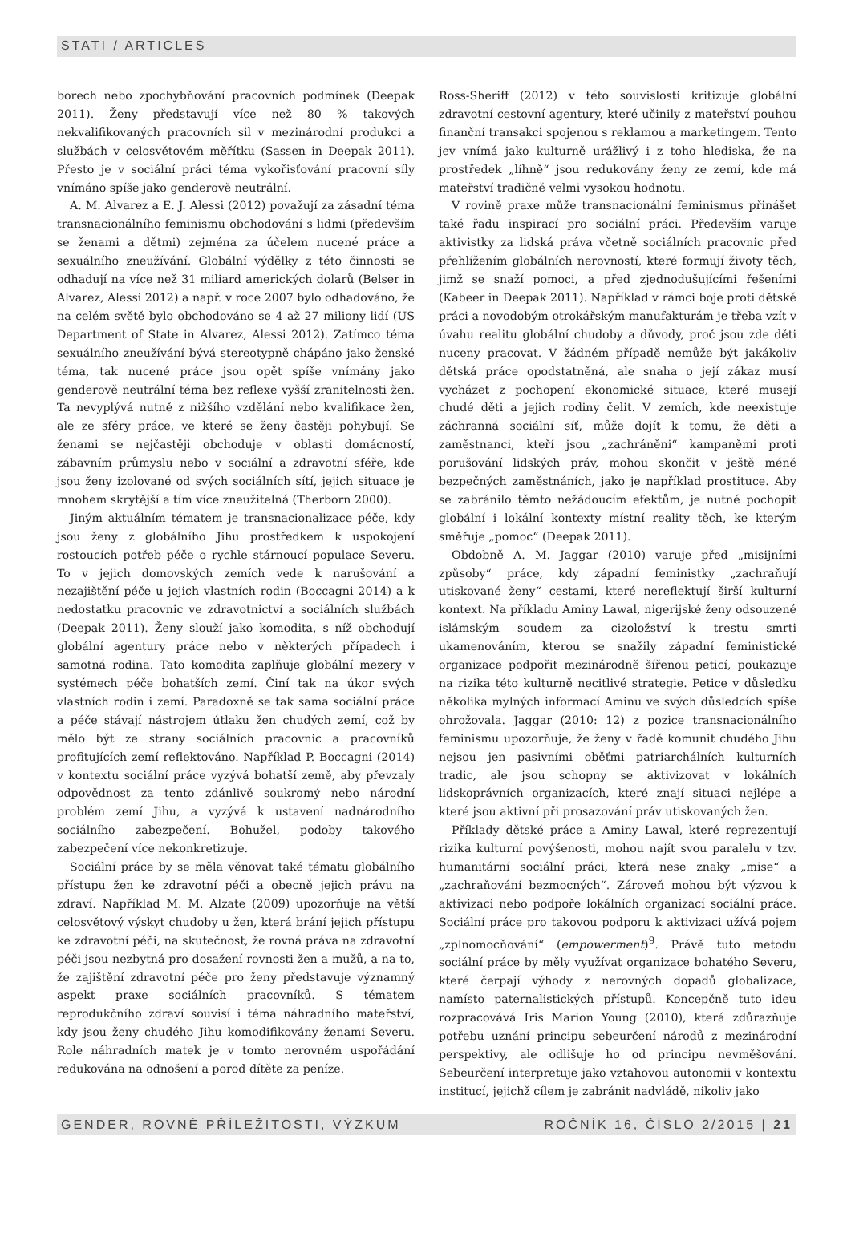STATI / ARTICLES
borech nebo zpochybňování pracovních podmínek (Deepak 2011). Ženy představují více než 80 % takových nekvalifikovaných pracovních sil v mezinárodní produkci a službách v celosvětovém měřítku (Sassen in Deepak 2011). Přesto je v sociální práci téma vykořisťování pracovní síly vnímáno spíše jako genderově neutrální.
A. M. Alvarez a E. J. Alessi (2012) považují za zásadní téma transnacionálního feminismu obchodování s lidmi (především se ženami a dětmi) zejména za účelem nucené práce a sexuálního zneužívání. Globální výdělky z této činnosti se odhadují na více než 31 miliard amerických dolarů (Belser in Alvarez, Alessi 2012) a např. v roce 2007 bylo odhadováno, že na celém světě bylo obchodováno se 4 až 27 miliony lidí (US Department of State in Alvarez, Alessi 2012). Zatímco téma sexuálního zneužívání bývá stereotypně chápáno jako ženské téma, tak nucené práce jsou opět spíše vnímány jako genderově neutrální téma bez reflexe vyšší zranitelnosti žen. Ta nevyplývá nutně z nižšího vzdělání nebo kvalifikace žen, ale ze sféry práce, ve které se ženy častěji pohybují. Se ženami se nejčastěji obchoduje v oblasti domácností, zábavním průmyslu nebo v sociální a zdravotní sféře, kde jsou ženy izolované od svých sociálních sítí, jejich situace je mnohem skrytější a tím více zneužitelná (Therborn 2000).
Jiným aktuálním tématem je transnacionalizace péče, kdy jsou ženy z globálního Jihu prostředkem k uspokojení rostoucích potřeb péče o rychle stárnoucí populace Severu. To v jejich domovských zemích vede k narušování a nezajištění péče u jejich vlastních rodin (Boccagni 2014) a k nedostatku pracovnic ve zdravotnictví a sociálních službách (Deepak 2011). Ženy slouží jako komodita, s níž obchodují globální agentury práce nebo v některých případech i samotná rodina. Tato komodita zaplňuje globální mezery v systémech péče bohatších zemí. Činí tak na úkor svých vlastních rodin i zemí. Paradoxně se tak sama sociální práce a péče stávají nástrojem útlaku žen chudých zemí, což by mělo být ze strany sociálních pracovnic a pracovníků profitujících zemí reflektováno. Například P. Boccagni (2014) v kontextu sociální práce vyzývá bohatší země, aby převzaly odpovědnost za tento zdánlivě soukromý nebo národní problém zemí Jihu, a vyzývá k ustavení nadnárodního sociálního zabezpečení. Bohužel, podoby takového zabezpečení více nekonkretizuje.
Sociální práce by se měla věnovat také tématu globálního přístupu žen ke zdravotní péči a obecně jejich právu na zdraví. Například M. M. Alzate (2009) upozorňuje na větší celosvětový výskyt chudoby u žen, která brání jejich přístupu ke zdravotní péči, na skutečnost, že rovná práva na zdravotní péči jsou nezbytná pro dosažení rovnosti žen a mužů, a na to, že zajištění zdravotní péče pro ženy představuje významný aspekt praxe sociálních pracovníků. S tématem reprodukčního zdraví souvisí i téma náhradního mateřství, kdy jsou ženy chudého Jihu komodifikovány ženami Severu. Role náhradních matek je v tomto nerovném uspořádání redukována na odnošení a porod dítěte za peníze.
Ross-Sheriff (2012) v této souvislosti kritizuje globální zdravotní cestovní agentury, které učinily z mateřství pouhou finanční transakci spojenou s reklamou a marketingem. Tento jev vnímá jako kulturně urážlivý i z toho hlediska, že na prostředek „líhně“ jsou redukovány ženy ze zemí, kde má mateřství tradičně velmi vysokou hodnotu.
V rovině praxe může transnacionální feminismus přinášet také řadu inspirací pro sociální práci. Především varuje aktivistky za lidská práva včetně sociálních pracovnic před přehlížením globálních nerovností, které formují životy těch, jimž se snaží pomoci, a před zjednodušujícími řešeními (Kabeer in Deepak 2011). Například v rámci boje proti dětské práci a novodobým otrokářským manufakturám je třeba vzít v úvahu realitu globální chudoby a důvody, proč jsou zde děti nuceny pracovat. V žádném případě nemůže být jakákoliv dětská práce opodstatněná, ale snaha o její zákaz musí vycházet z pochopení ekonomické situace, které musejí chudé děti a jejich rodiny čelit. V zemích, kde neexistuje záchranná sociální síť, může dojít k tomu, že děti a zaměstnanci, kteří jsou „zachráněni“ kampaněmi proti porušování lidských práv, mohou skončit v ještě méně bezpečných zaměstnáních, jako je například prostituce. Aby se zabránilo těmto nežádoucím efektům, je nutné pochopit globální i lokální kontexty místní reality těch, ke kterým směřuje „pomoc“ (Deepak 2011).
Obdobně A. M. Jaggar (2010) varuje před „misijními způsoby“ práce, kdy západní feministky „zachraňují utiskované ženy“ cestami, které nereflektují širší kulturní kontext. Na příkladu Aminy Lawal, nigerijské ženy odsouzené islámským soudem za cizoložství k trestu smrti ukamenováním, kterou se snažily západní feministické organizace podpořit mezinárodně šířenou peticí, poukazuje na rizika této kulturně necitlivé strategie. Petice v důsledku několika mylných informací Aminu ve svých důsledcích spíše ohrožovala. Jaggar (2010: 12) z pozice transnacionálního feminismu upozorňuje, že ženy v řadě komunit chudého Jihu nejsou jen pasivními oběťmi patriarchálních kulturních tradic, ale jsou schopny se aktivizovat v lokálních lidskoprávních organizacích, které znají situaci nejlépe a které jsou aktivní při prosazování práv utiskovaných žen.
Příklady dětské práce a Aminy Lawal, které reprezentují rizika kulturní povýšenosti, mohou najít svou paralelu v tzv. humanitární sociální práci, která nese znaky „mise“ a „zachraňování bezmocných“. Zároveň mohou být výzvou k aktivizaci nebo podpoře lokálních organizací sociální práce. Sociální práce pro takovou podporu k aktivizaci užívá pojem „zplnomocňování“ (empowerment)<sup>9</sup>. Právě tuto metodu sociální práce by měly využívat organizace bohatého Severu, které čerpají výhody z nerovných dopadů globalizace, namísto paternalistických přístupů. Koncepčně tuto ideu rozpracovává Iris Marion Young (2010), která zdůrazňuje potřebu uznání principu sebeurčení národů z mezinárodní perspektivy, ale odlišuje ho od principu nevměšování. Sebeurčení interpretuje jako vztahovou autonomii v kontextu institucí, jejichž cílem je zabránit nadvládě, nikoliv jako
GENDER, ROVNÉ PŘÍLEŽITOSTI, VÝZKUM ROČNÍK 16, ČÍSLO 2/2015 | 21